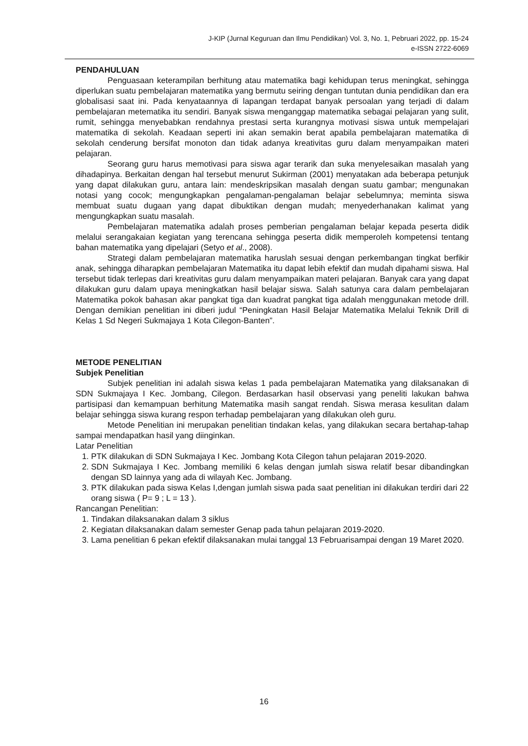J-KIP (Jurnal Keguruan dan Ilmu Pendidikan) Vol. 3, No. 1, Pebruari 2022, pp. 15-24
e-ISSN 2722-6069
PENDAHULUAN
Penguasaan keterampilan berhitung atau matematika bagi kehidupan terus meningkat, sehingga diperlukan suatu pembelajaran matematika yang bermutu seiring dengan tuntutan dunia pendidikan dan era globalisasi saat ini. Pada kenyataannya di lapangan terdapat banyak persoalan yang terjadi di dalam pembelajaran metematika itu sendiri. Banyak siswa menganggap matematika sebagai pelajaran yang sulit, rumit, sehingga menyebabkan rendahnya prestasi serta kurangnya motivasi siswa untuk mempelajari matematika di sekolah. Keadaan seperti ini akan semakin berat apabila pembelajaran matematika di sekolah cenderung bersifat monoton dan tidak adanya kreativitas guru dalam menyampaikan materi pelajaran.
Seorang guru harus memotivasi para siswa agar terarik dan suka menyelesaikan masalah yang dihadapinya. Berkaitan dengan hal tersebut menurut Sukirman (2001) menyatakan ada beberapa petunjuk yang dapat dilakukan guru, antara lain: mendeskripsikan masalah dengan suatu gambar; mengunakan notasi yang cocok; mengungkapkan pengalaman-pengalaman belajar sebelumnya; meminta siswa membuat suatu dugaan yang dapat dibuktikan dengan mudah; menyederhanakan kalimat yang mengungkapkan suatu masalah.
Pembelajaran matematika adalah proses pemberian pengalaman belajar kepada peserta didik melalui serangakaian kegiatan yang terencana sehingga peserta didik memperoleh kompetensi tentang bahan matematika yang dipelajari (Setyo et al., 2008).
Strategi dalam pembelajaran matematika haruslah sesuai dengan perkembangan tingkat berfikir anak, sehingga diharapkan pembelajaran Matematika itu dapat lebih efektif dan mudah dipahami siswa. Hal tersebut tidak terlepas dari kreativitas guru dalam menyampaikan materi pelajaran. Banyak cara yang dapat dilakukan guru dalam upaya meningkatkan hasil belajar siswa. Salah satunya cara dalam pembelajaran Matematika pokok bahasan akar pangkat tiga dan kuadrat pangkat tiga adalah menggunakan metode drill. Dengan demikian penelitian ini diberi judul “Peningkatan Hasil Belajar Matematika Melalui Teknik Drill di Kelas 1 Sd Negeri Sukmajaya 1 Kota Cilegon-Banten”.
METODE PENELITIAN
Subjek Penelitian
Subjek penelitian ini adalah siswa kelas 1 pada pembelajaran Matematika yang dilaksanakan di SDN Sukmajaya I Kec. Jombang, Cilegon. Berdasarkan hasil observasi yang peneliti lakukan bahwa partisipasi dan kemampuan berhitung Matematika masih sangat rendah. Siswa merasa kesulitan dalam belajar sehingga siswa kurang respon terhadap pembelajaran yang dilakukan oleh guru.
Metode Penelitian ini merupakan penelitian tindakan kelas, yang dilakukan secara bertahap-tahap sampai mendapatkan hasil yang diinginkan.
Latar Penelitian
1. PTK dilakukan di SDN Sukmajaya I Kec. Jombang Kota Cilegon tahun pelajaran 2019-2020.
2. SDN Sukmajaya I Kec. Jombang memiliki 6 kelas dengan jumlah siswa relatif besar dibandingkan dengan SD lainnya yang ada di wilayah Kec. Jombang.
3. PTK dilakukan pada siswa Kelas I,dengan jumlah siswa pada saat penelitian ini dilakukan terdiri dari 22 orang siswa ( P= 9 ; L = 13 ).
Rancangan Penelitian:
1. Tindakan dilaksanakan dalam 3 siklus
2. Kegiatan dilaksanakan dalam semester Genap pada tahun pelajaran 2019-2020.
3. Lama penelitian 6 pekan efektif dilaksanakan mulai tanggal 13 Februarisampai dengan 19 Maret 2020.
16